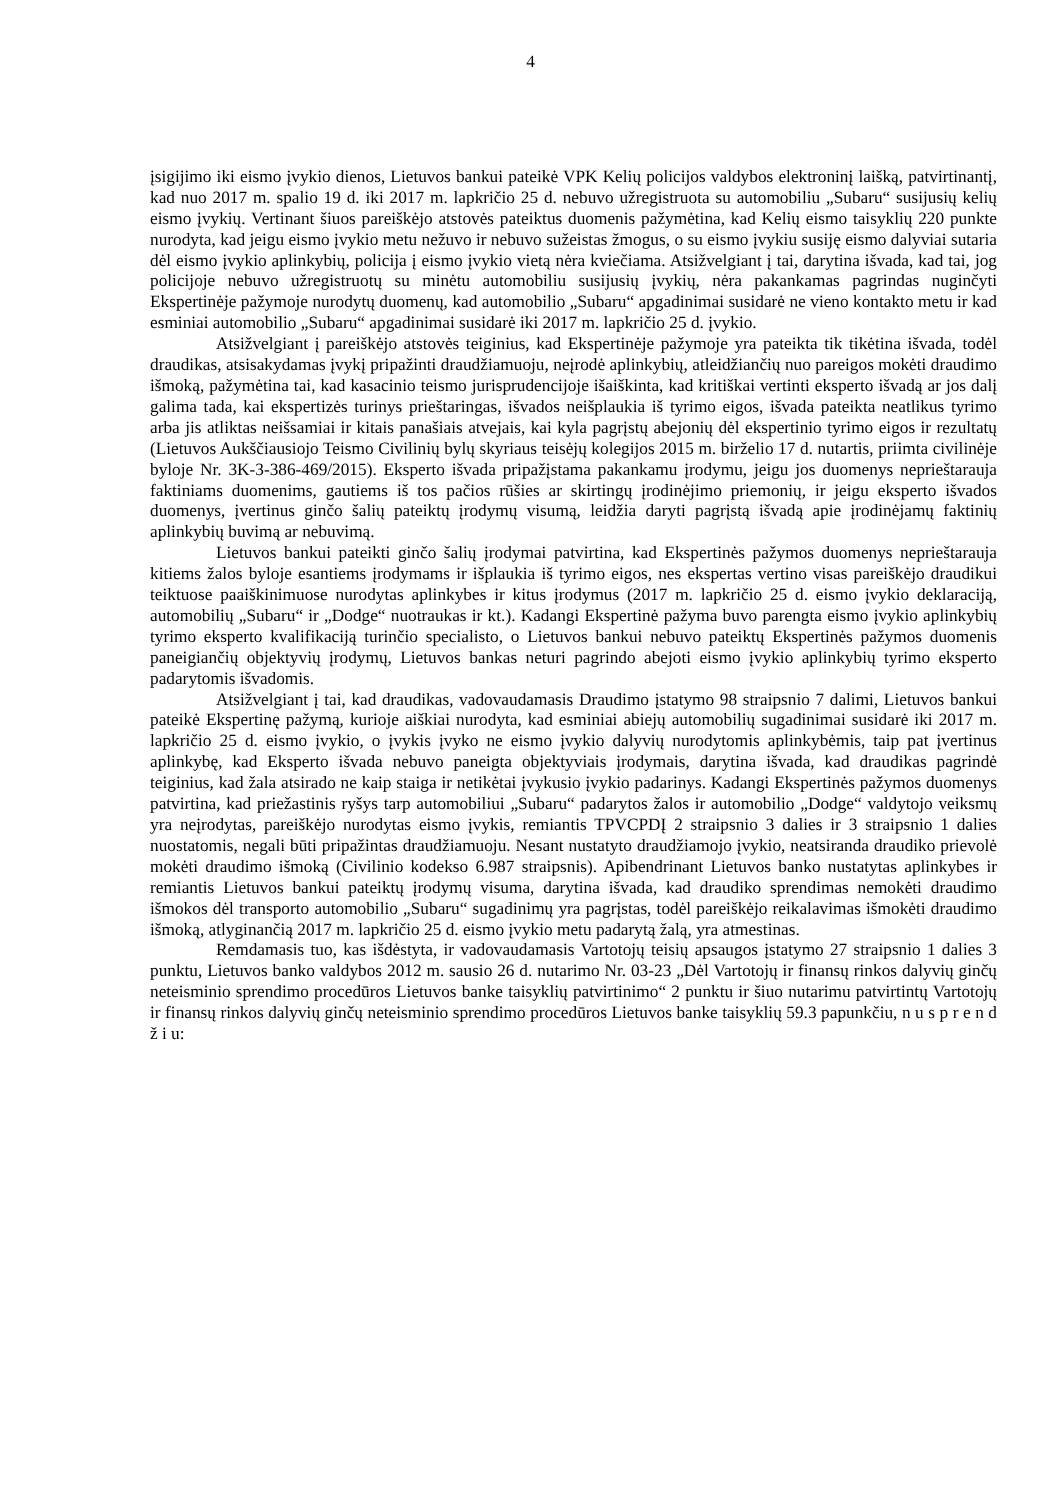4
įsigijimo iki eismo įvykio dienos, Lietuvos bankui pateikė VPK Kelių policijos valdybos elektroninį laišką, patvirtinantį, kad nuo 2017 m. spalio 19 d. iki 2017 m. lapkričio 25 d. nebuvo užregistruota su automobiliu „Subaru“ susijusių kelių eismo įvykių. Vertinant šiuos pareiškėjo atstovės pateiktus duomenis pažymėtina, kad Kelių eismo taisyklių 220 punkte nurodyta, kad jeigu eismo įvykio metu nežuvo ir nebuvo sužeistas žmogus, o su eismo įvykiu susiję eismo dalyviai sutaria dėl eismo įvykio aplinkybių, policija į eismo įvykio vietą nėra kviečiama. Atsižvelgiant į tai, darytina išvada, kad tai, jog policijoje nebuvo užregistruotų su minėtu automobiliu susijusių įvykių, nėra pakankamas pagrindas nuginčyti Ekspertinėje pažymoje nurodytų duomenų, kad automobilio „Subaru“ apgadinimai susidarė ne vieno kontakto metu ir kad esminiai automobilio „Subaru“ apgadinimai susidarė iki 2017 m. lapkričio 25 d. įvykio.
Atsižvelgiant į pareiškėjo atstovės teiginius, kad Ekspertinėje pažymoje yra pateikta tik tikėtina išvada, todėl draudikas, atsisakydamas įvykį pripažinti draudžiamuoju, neįrodė aplinkybių, atleidžiančių nuo pareigos mokėti draudimo išmoką, pažymėtina tai, kad kasacinio teismo jurisprudencijoje išaiškinta, kad kritiškai vertinti eksperto išvadą ar jos dalį galima tada, kai ekspertizės turinys prieštaringas, išvados neišplaukia iš tyrimo eigos, išvada pateikta neatlikus tyrimo arba jis atliktas neišsamiai ir kitais panašiais atvejais, kai kyla pagrįstų abejonių dėl ekspertinio tyrimo eigos ir rezultatų (Lietuvos Aukščiausiojo Teismo Civilinių bylų skyriaus teisėjų kolegijos 2015 m. birželio 17 d. nutartis, priimta civilinėje byloje Nr. 3K-3-386-469/2015). Eksperto išvada pripažįstama pakankamu įrodymu, jeigu jos duomenys neprieštarauja faktiniams duomenims, gautiems iš tos pačios rūšies ar skirtingų įrodinėjimo priemonių, ir jeigu eksperto išvados duomenys, įvertinus ginčo šalių pateiktų įrodymų visumą, leidžia daryti pagrįstą išvadą apie įrodinėjamų faktinių aplinkybių buvimą ar nebuvimą.
Lietuvos bankui pateikti ginčo šalių įrodymai patvirtina, kad Ekspertinės pažymos duomenys neprieštarauja kitiems žalos byloje esantiems įrodymams ir išplaukia iš tyrimo eigos, nes ekspertas vertino visas pareiškėjo draudikui teiktuose paaiškinimuose nurodytas aplinkybes ir kitus įrodymus (2017 m. lapkričio 25 d. eismo įvykio deklaraciją, automobilių „Subaru“ ir „Dodge“ nuotraukas ir kt.). Kadangi Ekspertinė pažyma buvo parengta eismo įvykio aplinkybių tyrimo eksperto kvalifikaciją turinčio specialisto, o Lietuvos bankui nebuvo pateiktų Ekspertinės pažymos duomenis paneigiančių objektyvių įrodymų, Lietuvos bankas neturi pagrindo abejoti eismo įvykio aplinkybių tyrimo eksperto padarytomis išvadomis.
Atsižvelgiant į tai, kad draudikas, vadovaudamasis Draudimo įstatymo 98 straipsnio 7 dalimi, Lietuvos bankui pateikė Ekspertinę pažymą, kurioje aiškiai nurodyta, kad esminiai abiejų automobilių sugadinimai susidarė iki 2017 m. lapkričio 25 d. eismo įvykio, o įvykis įvyko ne eismo įvykio dalyvių nurodytomis aplinkybėmis, taip pat įvertinus aplinkybę, kad Eksperto išvada nebuvo paneigta objektyviais įrodymais, darytina išvada, kad draudikas pagrindė teiginius, kad žala atsirado ne kaip staiga ir netikėtai įvykusio įvykio padarinys. Kadangi Ekspertinės pažymos duomenys patvirtina, kad priežastinis ryšys tarp automobiliui „Subaru“ padarytos žalos ir automobilio „Dodge“ valdytojo veiksmų yra neįrodytas, pareiškėjo nurodytas eismo įvykis, remiantis TPVCPDĮ 2 straipsnio 3 dalies ir 3 straipsnio 1 dalies nuostatomis, negali būti pripažintas draudžiamuoju. Nesant nustatyto draudžiamojo įvykio, neatsiranda draudiko prievolė mokėti draudimo išmoką (Civilinio kodekso 6.987 straipsnis). Apibendrinant Lietuvos banko nustatytas aplinkybes ir remiantis Lietuvos bankui pateiktų įrodymų visuma, darytina išvada, kad draudiko sprendimas nemokėti draudimo išmokos dėl transporto automobilio „Subaru“ sugadinimų yra pagrįstas, todėl pareiškėjo reikalavimas išmokėti draudimo išmoką, atlyginančią 2017 m. lapkričio 25 d. eismo įvykio metu padarytą žalą, yra atmestinas.
Remdamasis tuo, kas išdėstyta, ir vadovaudamasis Vartotojų teisių apsaugos įstatymo 27 straipsnio 1 dalies 3 punktu, Lietuvos banko valdybos 2012 m. sausio 26 d. nutarimo Nr. 03-23 „Dėl Vartotojų ir finansų rinkos dalyvių ginčų neteisminio sprendimo procedūros Lietuvos banke taisyklių patvirtinimo“ 2 punktu ir šiuo nutarimu patvirtintų Vartotojų ir finansų rinkos dalyvių ginčų neteisminio sprendimo procedūros Lietuvos banke taisyklių 59.3 papunkčiu, n u s p r e n d ž i u: